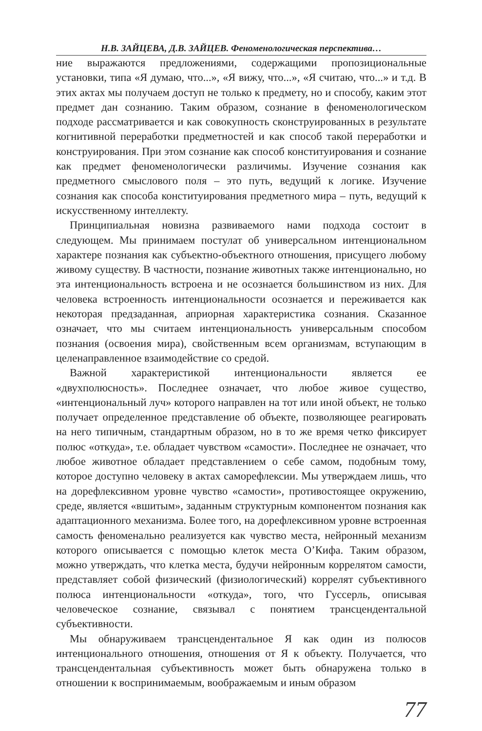Н.В. ЗАЙЦЕВА, Д.В. ЗАЙЦЕВ. Феноменологическая перспектива…
ние выражаются предложениями, содержащими пропозициональные установки, типа «Я думаю, что...», «Я вижу, что...», «Я считаю, что...» и т.д. В этих актах мы получаем доступ не только к предмету, но и способу, каким этот предмет дан сознанию. Таким образом, сознание в феноменологическом подходе рассматривается и как совокупность сконструированных в результате когнитивной переработки предметностей и как способ такой переработки и конструирования. При этом сознание как способ конституирования и сознание как предмет феноменологически различимы. Изучение сознания как предметного смыслового поля – это путь, ведущий к логике. Изучение сознания как способа конституирования предметного мира – путь, ведущий к искусственному интеллекту.
Принципиальная новизна развиваемого нами подхода состоит в следующем. Мы принимаем постулат об универсальном интенциональном характере познания как субъектно-объектного отношения, присущего любому живому существу. В частности, познание животных также интенционально, но эта интенциональность встроена и не осознается большинством из них. Для человека встроенность интенциональности осознается и переживается как некоторая предзаданная, априорная характеристика сознания. Сказанное означает, что мы считаем интенциональность универсальным способом познания (освоения мира), свойственным всем организмам, вступающим в целенаправленное взаимодействие со средой.
Важной характеристикой интенциональности является ее «двухполюсность». Последнее означает, что любое живое существо, «интенциональный луч» которого направлен на тот или иной объект, не только получает определенное представление об объекте, позволяющее реагировать на него типичным, стандартным образом, но в то же время четко фиксирует полюс «откуда», т.е. обладает чувством «самости». Последнее не означает, что любое животное обладает представлением о себе самом, подобным тому, которое доступно человеку в актах саморефлексии. Мы утверждаем лишь, что на дорефлексивном уровне чувство «самости», противостоящее окружению, среде, является «вшитым», заданным структурным компонентом познания как адаптационного механизма. Более того, на дорефлексивном уровне встроенная самость феноменально реализуется как чувство места, нейронный механизм которого описывается с помощью клеток места О’Кифа. Таким образом, можно утверждать, что клетка места, будучи нейронным коррелятом самости, представляет собой физический (физиологический) коррелят субъективного полюса интенциональности «откуда», того, что Гуссерль, описывая человеческое сознание, связывал с понятием трансцендентальной субъективности.
Мы обнаруживаем трансцендентальное Я как один из полюсов интенционального отношения, отношения от Я к объекту. Получается, что трансцендентальная субъективность может быть обнаружена только в отношении к воспринимаемым, воображаемым и иным образом
77